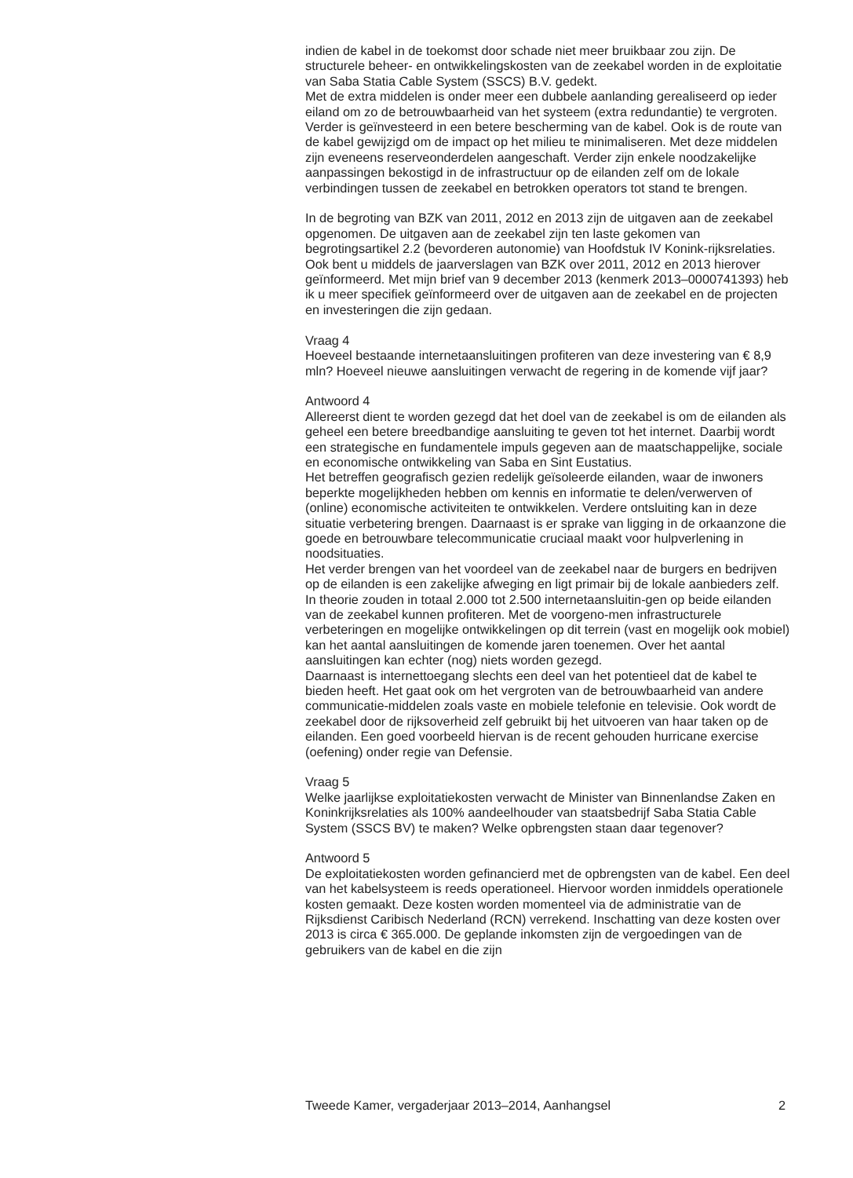indien de kabel in de toekomst door schade niet meer bruikbaar zou zijn. De structurele beheer- en ontwikkelingskosten van de zeekabel worden in de exploitatie van Saba Statia Cable System (SSCS) B.V. gedekt.
Met de extra middelen is onder meer een dubbele aanlanding gerealiseerd op ieder eiland om zo de betrouwbaarheid van het systeem (extra redundantie) te vergroten. Verder is geïnvesteerd in een betere bescherming van de kabel. Ook is de route van de kabel gewijzigd om de impact op het milieu te minimaliseren. Met deze middelen zijn eveneens reserveonderdelen aangeschaft. Verder zijn enkele noodzakelijke aanpassingen bekostigd in de infrastructuur op de eilanden zelf om de lokale verbindingen tussen de zeekabel en betrokken operators tot stand te brengen.
In de begroting van BZK van 2011, 2012 en 2013 zijn de uitgaven aan de zeekabel opgenomen. De uitgaven aan de zeekabel zijn ten laste gekomen van begrotingsartikel 2.2 (bevorderen autonomie) van Hoofdstuk IV Konink-rijksrelaties.
Ook bent u middels de jaarverslagen van BZK over 2011, 2012 en 2013 hierover geïnformeerd. Met mijn brief van 9 december 2013 (kenmerk 2013–0000741393) heb ik u meer specifiek geïnformeerd over de uitgaven aan de zeekabel en de projecten en investeringen die zijn gedaan.
Vraag 4
Hoeveel bestaande internetaansluitingen profiteren van deze investering van € 8,9 mln? Hoeveel nieuwe aansluitingen verwacht de regering in de komende vijf jaar?
Antwoord 4
Allereerst dient te worden gezegd dat het doel van de zeekabel is om de eilanden als geheel een betere breedbandige aansluiting te geven tot het internet. Daarbij wordt een strategische en fundamentele impuls gegeven aan de maatschappelijke, sociale en economische ontwikkeling van Saba en Sint Eustatius.
Het betreffen geografisch gezien redelijk geïsoleerde eilanden, waar de inwoners beperkte mogelijkheden hebben om kennis en informatie te delen/verwerven of (online) economische activiteiten te ontwikkelen. Verdere ontsluiting kan in deze situatie verbetering brengen. Daarnaast is er sprake van ligging in de orkaanzone die goede en betrouwbare telecommunicatie cruciaal maakt voor hulpverlening in noodsituaties.
Het verder brengen van het voordeel van de zeekabel naar de burgers en bedrijven op de eilanden is een zakelijke afweging en ligt primair bij de lokale aanbieders zelf. In theorie zouden in totaal 2.000 tot 2.500 internetaansluitin-gen op beide eilanden van de zeekabel kunnen profiteren. Met de voorgeno-men infrastructurele verbeteringen en mogelijke ontwikkelingen op dit terrein (vast en mogelijk ook mobiel) kan het aantal aansluitingen de komende jaren toenemen. Over het aantal aansluitingen kan echter (nog) niets worden gezegd.
Daarnaast is internettoegang slechts een deel van het potentieel dat de kabel te bieden heeft. Het gaat ook om het vergroten van de betrouwbaarheid van andere communicatie-middelen zoals vaste en mobiele telefonie en televisie. Ook wordt de zeekabel door de rijksoverheid zelf gebruikt bij het uitvoeren van haar taken op de eilanden. Een goed voorbeeld hiervan is de recent gehouden hurricane exercise (oefening) onder regie van Defensie.
Vraag 5
Welke jaarlijkse exploitatiekosten verwacht de Minister van Binnenlandse Zaken en Koninkrijksrelaties als 100% aandeelhouder van staatsbedrijf Saba Statia Cable System (SSCS BV) te maken? Welke opbrengsten staan daar tegenover?
Antwoord 5
De exploitatiekosten worden gefinancierd met de opbrengsten van de kabel. Een deel van het kabelsysteem is reeds operationeel. Hiervoor worden inmiddels operationele kosten gemaakt. Deze kosten worden momenteel via de administratie van de Rijksdienst Caribisch Nederland (RCN) verrekend. Inschatting van deze kosten over 2013 is circa € 365.000. De geplande inkomsten zijn de vergoedingen van de gebruikers van de kabel en die zijn
Tweede Kamer, vergaderjaar 2013–2014, Aanhangsel 2